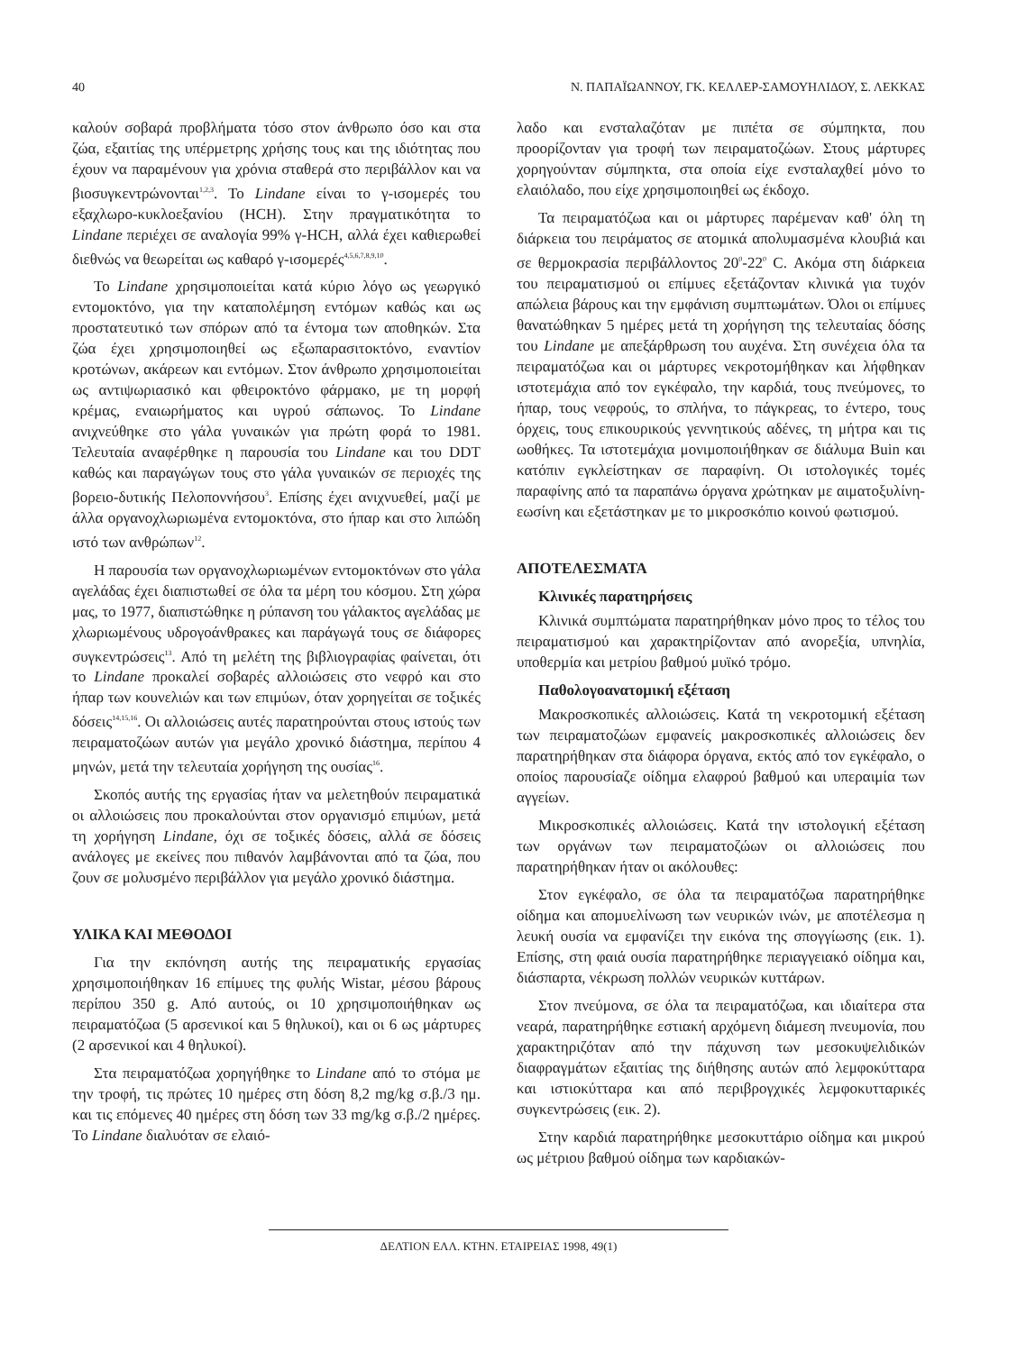40 Ν. ΠΑΠΑΪΩΑΝΝΟΥ, ΓΚ. ΚΕΛΛΕΡ-ΣΑΜΟΥΗΛΙΔΟΥ, Σ. ΛΕΚΚΑΣ
καλούν σοβαρά προβλήματα τόσο στον άνθρωπο όσο και στα ζώα, εξαιτίας της υπέρμετρης χρήσης τους και της ιδιότητας που έχουν να παραμένουν για χρόνια σταθερά στο περιβάλλον και να βιοσυγκεντρώνονται<sup>1,2,3</sup>. Το Lindane είναι το γ-ισομερές του εξαχλωρο-κυκλοεξανίου (HCH). Στην πραγματικότητα το Lindane περιέχει σε αναλογία 99% γ-HCH, αλλά έχει καθιερωθεί διεθνώς να θεωρείται ως καθαρό γ-ισομερές<sup>4,5,6,7,8,9,10</sup>.
Το Lindane χρησιμοποιείται κατά κύριο λόγο ως γεωργικό εντομοκτόνο, για την καταπολέμηση εντόμων καθώς και ως προστατευτικό των σπόρων από τα έντομα των αποθηκών. Στα ζώα έχει χρησιμοποιηθεί ως εξωπαρασιτοκτόνο, εναντίον κροτώνων, ακάρεων και εντόμων. Στον άνθρωπο χρησιμοποιείται ως αντιψωριασικό και φθειροκτόνο φάρμακο, με τη μορφή κρέμας, εναιωρήματος και υγρού σάπωνος. Το Lindane ανιχνεύθηκε στο γάλα γυναικών για πρώτη φορά το 1981. Τελευταία αναφέρθηκε η παρουσία του Lindane και του DDT καθώς και παραγώγων τους στο γάλα γυναικών σε περιοχές της βορειο-δυτικής Πελοποννήσου<sup>3</sup>. Επίσης έχει ανιχνυεθεί, μαζί με άλλα οργανοχλωριωμένα εντομοκτόνα, στο ήπαρ και στο λιπώδη ιστό των ανθρώπων<sup>12</sup>.
Η παρουσία των οργανοχλωριωμένων εντομοκτόνων στο γάλα αγελάδας έχει διαπιστωθεί σε όλα τα μέρη του κόσμου. Στη χώρα μας, το 1977, διαπιστώθηκε η ρύπανση του γάλακτος αγελάδας με χλωριωμένους υδρογοάνθρακες και παράγωγά τους σε διάφορες συγκεντρώσεις<sup>13</sup>. Από τη μελέτη της βιβλιογραφίας φαίνεται, ότι το Lindane προκαλεί σοβαρές αλλοιώσεις στο νεφρό και στο ήπαρ των κουνελιών και των επιμύων, όταν χορηγείται σε τοξικές δόσεις<sup>14,15,16</sup>. Οι αλλοιώσεις αυτές παρατηρούνται στους ιστούς των πειραματοζώων αυτών για μεγάλο χρονικό διάστημα, περίπου 4 μηνών, μετά την τελευταία χορήγηση της ουσίας<sup>16</sup>.
Σκοπός αυτής της εργασίας ήταν να μελετηθούν πειραματικά οι αλλοιώσεις που προκαλούνται στον οργανισμό επιμύων, μετά τη χορήγηση Lindane, όχι σε τοξικές δόσεις, αλλά σε δόσεις ανάλογες με εκείνες που πιθανόν λαμβάνονται από τα ζώα, που ζουν σε μολυσμένο περιβάλλον για μεγάλο χρονικό διάστημα.
ΥΛΙΚΑ ΚΑΙ ΜΕΘΟΔΟΙ
Για την εκπόνηση αυτής της πειραματικής εργασίας χρησιμοποιήθηκαν 16 επίμυες της φυλής Wistar, μέσου βάρους περίπου 350 g. Από αυτούς, οι 10 χρησιμοποιήθηκαν ως πειραματόζωα (5 αρσενικοί και 5 θηλυκοί), και οι 6 ως μάρτυρες (2 αρσενικοί και 4 θηλυκοί).
Στα πειραματόζωα χορηγήθηκε το Lindane από το στόμα με την τροφή, τις πρώτες 10 ημέρες στη δόση 8,2 mg/kg σ.β./3 ημ. και τις επόμενες 40 ημέρες στη δόση των 33 mg/kg σ.β./2 ημέρες. Το Lindane διαλυόταν σε ελαιό-
λαδο και ενσταλαζόταν με πιπέτα σε σύμπηκτα, που προορίζονταν για τροφή των πειραματοζώων. Στους μάρτυρες χορηγούνταν σύμπηκτα, στα οποία είχε ενσταλαχθεί μόνο το ελαιόλαδο, που είχε χρησιμοποιηθεί ως έκδοχο.
Τα πειραματόζωα και οι μάρτυρες παρέμεναν καθ' όλη τη διάρκεια του πειράματος σε ατομικά απολυμασμένα κλουβιά και σε θερμοκρασία περιβάλλοντος 20<sup>0</sup>-22<sup>0</sup> C. Ακόμα στη διάρκεια του πειραματισμού οι επίμυες εξετάζονταν κλινικά για τυχόν απώλεια βάρους και την εμφάνιση συμπτωμάτων. Όλοι οι επίμυες θανατώθηκαν 5 ημέρες μετά τη χορήγηση της τελευταίας δόσης του Lindane με απεξάρθρωση του αυχένα. Στη συνέχεια όλα τα πειραματόζωα και οι μάρτυρες νεκροτομήθηκαν και λήφθηκαν ιστοτεμάχια από τον εγκέφαλο, την καρδιά, τους πνεύμονες, το ήπαρ, τους νεφρούς, το σπλήνα, το πάγκρεας, το έντερο, τους όρχεις, τους επικουρικούς γεννητικούς αδένες, τη μήτρα και τις ωοθήκες. Τα ιστοτεμάχια μονιμοποιήθηκαν σε διάλυμα Buin και κατόπιν εγκλείστηκαν σε παραφίνη. Οι ιστολογικές τομές παραφίνης από τα παραπάνω όργανα χρώτηκαν με αιματοξυλίνη-εωσίνη και εξετάστηκαν με το μικροσκόπιο κοινού φωτισμού.
ΑΠΟΤΕΛΕΣΜΑΤΑ
Κλινικές παρατηρήσεις
Κλινικά συμπτώματα παρατηρήθηκαν μόνο προς το τέλος του πειραματισμού και χαρακτηρίζονταν από ανορεξία, υπνηλία, υποθερμία και μετρίου βαθμού μυϊκό τρόμο.
Παθολογοανατομική εξέταση
Μακροσκοπικές αλλοιώσεις. Κατά τη νεκροτομική εξέταση των πειραματοζώων εμφανείς μακροσκοπικές αλλοιώσεις δεν παρατηρήθηκαν στα διάφορα όργανα, εκτός από τον εγκέφαλο, ο οποίος παρουσίαζε οίδημα ελαφρού βαθμού και υπεραιμία των αγγείων.
Μικροσκοπικές αλλοιώσεις. Κατά την ιστολογική εξέταση των οργάνων των πειραματοζώων οι αλλοιώσεις που παρατηρήθηκαν ήταν οι ακόλουθες:
Στον εγκέφαλο, σε όλα τα πειραματόζωα παρατηρήθηκε οίδημα και απομυελίνωση των νευρικών ινών, με αποτέλεσμα η λευκή ουσία να εμφανίζει την εικόνα της σπογγίωσης (εικ. 1). Επίσης, στη φαιά ουσία παρατηρήθηκε περιαγγειακό οίδημα και, διάσπαρτα, νέκρωση πολλών νευρικών κυττάρων.
Στον πνεύμονα, σε όλα τα πειραματόζωα, και ιδιαίτερα στα νεαρά, παρατηρήθηκε εστιακή αρχόμενη διάμεση πνευμονία, που χαρακτηριζόταν από την πάχυνση των μεσοκυψελιδικών διαφραγμάτων εξαιτίας της διήθησης αυτών από λεμφοκύτταρα και ιστιοκύτταρα και από περιβρογχικές λεμφοκυτταρικές συγκεντρώσεις (εικ. 2).
Στην καρδιά παρατηρήθηκε μεσοκυττάριο οίδημα και μικρού ως μέτριου βαθμού οίδημα των καρδιακών-
ΔΕΛΤΙΟΝ ΕΛΛ. ΚΤΗΝ. ΕΤΑΙΡΕΙΑΣ 1998, 49(1)